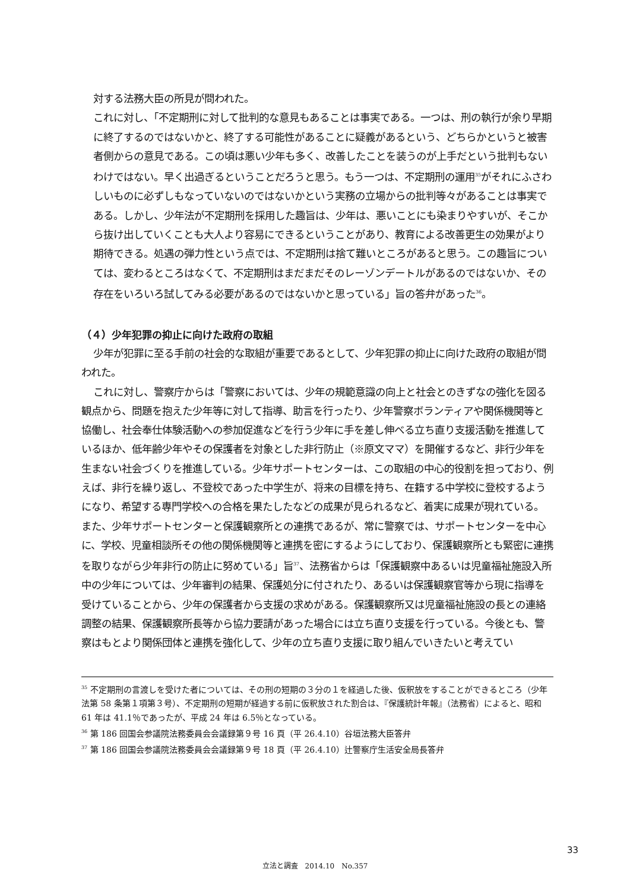対する法務大臣の所見が問われた。
これに対し、「不定期刑に対して批判的な意見もあることは事実である。一つは、刑の執行が余り早期に終了するのではないかと、終了する可能性があることに疑義があるという、どちらかというと被害者側からの意見である。この頃は悪い少年も多く、改善したことを装うのが上手だという批判もないわけではない。早く出過ぎるということだろうと思う。もう一つは、不定期刑の運用<sup>35</sup>がそれにふさわしいものに必ずしもなっていないのではないかという実務の立場からの批判等々があることは事実である。しかし、少年法が不定期刑を採用した趣旨は、少年は、悪いことにも染まりやすいが、そこから抜け出していくことも大人より容易にできるということがあり、教育による改善更生の効果がより期待できる。処遇の弾力性という点では、不定期刑は捨て難いところがあると思う。この趣旨については、変わるところはなくて、不定期刑はまだまだそのレーゾンデートルがあるのではないか、その存在をいろいろ試してみる必要があるのではないかと思っている」旨の答弁があった<sup>36</sup>。
（４）少年犯罪の抑止に向けた政府の取組
少年が犯罪に至る手前の社会的な取組が重要であるとして、少年犯罪の抑止に向けた政府の取組が問われた。
これに対し、警察庁からは「警察においては、少年の規範意識の向上と社会とのきずなの強化を図る観点から、問題を抱えた少年等に対して指導、助言を行ったり、少年警察ボランティアや関係機関等と協働し、社会奉仕体験活動への参加促進などを行う少年に手を差し伸べる立ち直り支援活動を推進しているほか、低年齢少年やその保護者を対象とした非行防止（※原文ママ）を開催するなど、非行少年を生まない社会づくりを推進している。少年サポートセンターは、この取組の中心的役割を担っており、例えば、非行を繰り返し、不登校であった中学生が、将来の目標を持ち、在籍する中学校に登校するようになり、希望する専門学校への合格を果たしたなどの成果が見られるなど、着実に成果が現れている。また、少年サポートセンターと保護観察所との連携であるが、常に警察では、サポートセンターを中心に、学校、児童相談所その他の関係機関等と連携を密にするようにしており、保護観察所とも緊密に連携を取りながら少年非行の防止に努めている」旨<sup>37</sup>、法務省からは「保護観察中あるいは児童福祉施設入所中の少年については、少年審判の結果、保護処分に付されたり、あるいは保護観察官等から現に指導を受けていることから、少年の保護者から支援の求めがある。保護観察所又は児童福祉施設の長との連絡調整の結果、保護観察所長等から協力要請があった場合には立ち直り支援を行っている。今後とも、警察はもとより関係団体と連携を強化して、少年の立ち直り支援に取り組んでいきたいと考えてい
<sup>35</sup> 不定期刑の言渡しを受けた者については、その刑の短期の３分の１を経過した後、仮釈放をすることができるところ（少年法第 58 条第１項第３号）、不定期刑の短期が経過する前に仮釈放された割合は、『保護統計年報』（法務省）によると、昭和 61 年は 41.1％であったが、平成 24 年は 6.5％となっている。
<sup>36</sup> 第 186 回国会参議院法務委員会会議録第９号 16 頁（平 26.4.10）谷垣法務大臣答弁
<sup>37</sup> 第 186 回国会参議院法務委員会会議録第９号 18 頁（平 26.4.10）辻警察庁生活安全局長答弁
33
立法と調査　2014.10　No.357